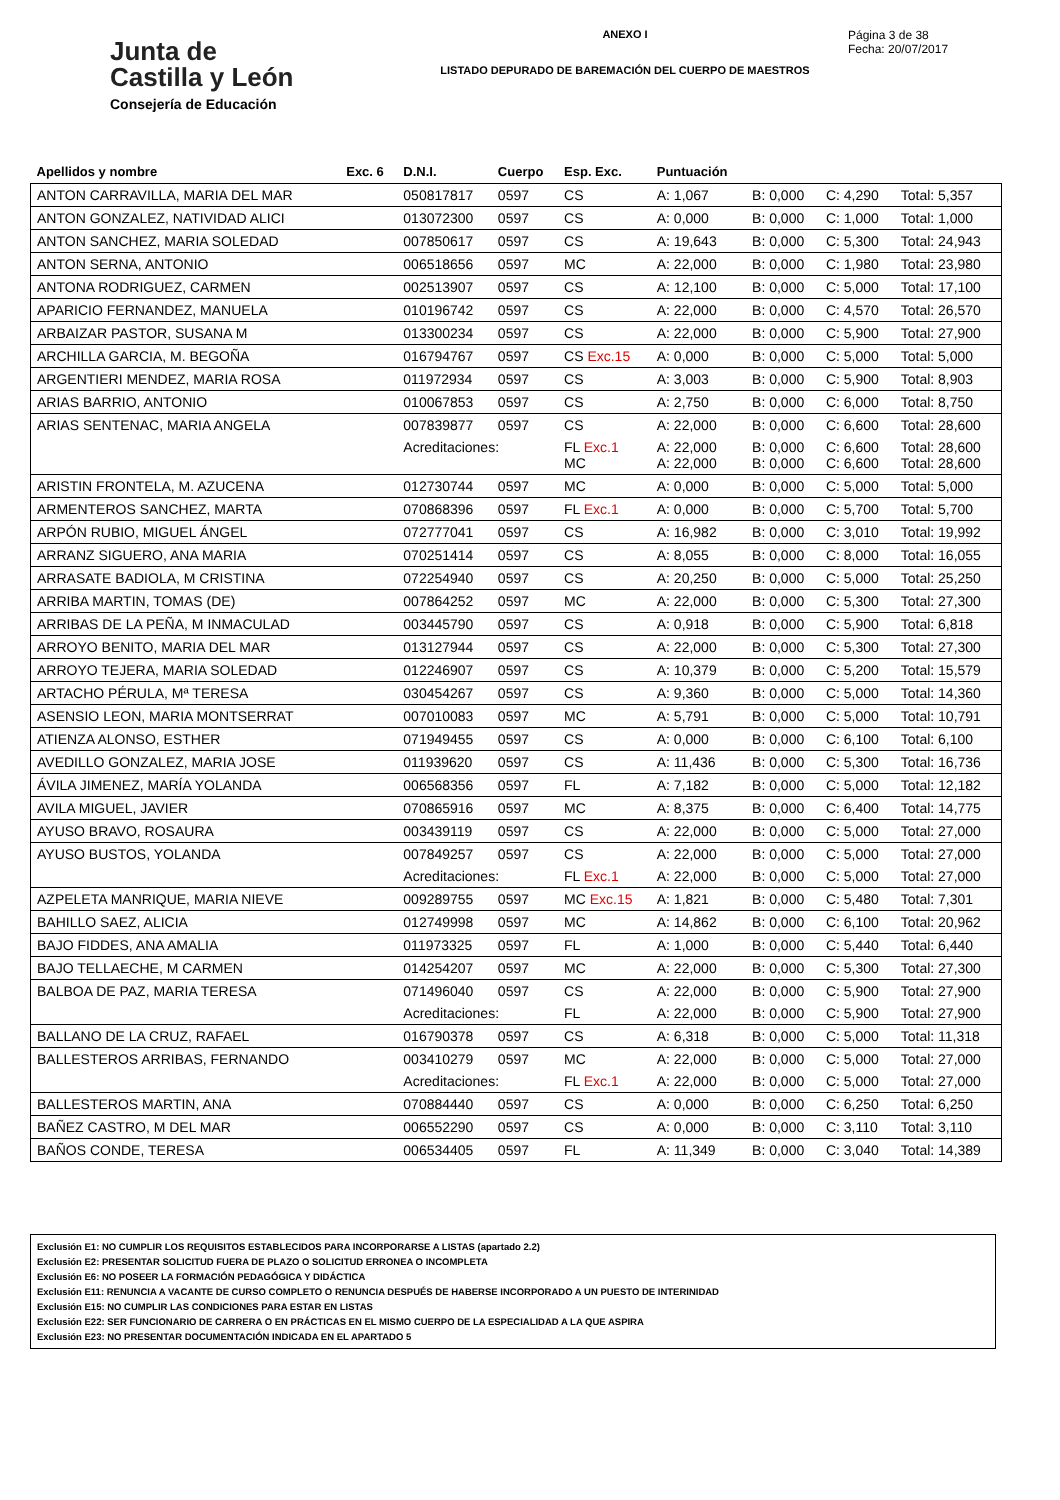Junta de
Castilla y León
Consejería de Educación
ANEXO I
LISTADO DEPURADO DE BAREMACIÓN DEL CUERPO DE MAESTROS
Página 3 de 38
Fecha: 20/07/2017
| Apellidos y nombre | Exc. 6 | D.N.I. | Cuerpo | Esp. Exc. | Puntuación | | | |
| --- | --- | --- | --- | --- | --- | --- | --- | --- |
| ANTON CARRAVILLA, MARIA DEL MAR | | 050817817 | 0597 | CS | A: 1,067 | B: 0,000 | C: 4,290 | Total: 5,357 |
| ANTON GONZALEZ, NATIVIDAD ALICI | | 013072300 | 0597 | CS | A: 0,000 | B: 0,000 | C: 1,000 | Total: 1,000 |
| ANTON SANCHEZ, MARIA SOLEDAD | | 007850617 | 0597 | CS | A: 19,643 | B: 0,000 | C: 5,300 | Total: 24,943 |
| ANTON SERNA, ANTONIO | | 006518656 | 0597 | MC | A: 22,000 | B: 0,000 | C: 1,980 | Total: 23,980 |
| ANTONA RODRIGUEZ, CARMEN | | 002513907 | 0597 | CS | A: 12,100 | B: 0,000 | C: 5,000 | Total: 17,100 |
| APARICIO FERNANDEZ, MANUELA | | 010196742 | 0597 | CS | A: 22,000 | B: 0,000 | C: 4,570 | Total: 26,570 |
| ARBAIZAR PASTOR, SUSANA M | | 013300234 | 0597 | CS | A: 22,000 | B: 0,000 | C: 5,900 | Total: 27,900 |
| ARCHILLA GARCIA, M. BEGOÑA | | 016794767 | 0597 | CS Exc.15 | A: 0,000 | B: 0,000 | C: 5,000 | Total: 5,000 |
| ARGENTIERI MENDEZ, MARIA ROSA | | 011972934 | 0597 | CS | A: 3,003 | B: 0,000 | C: 5,900 | Total: 8,903 |
| ARIAS BARRIO, ANTONIO | | 010067853 | 0597 | CS | A: 2,750 | B: 0,000 | C: 6,000 | Total: 8,750 |
| ARIAS SENTENAC, MARIA ANGELA | | 007839877 | 0597 | CS | A: 22,000 | B: 0,000 | C: 6,600 | Total: 28,600 |
| | | Acreditaciones: | | FL Exc.1 MC | A: 22,000 A: 22,000 | B: 0,000 B: 0,000 | C: 6,600 C: 6,600 | Total: 28,600 Total: 28,600 |
| ARISTIN FRONTELA, M. AZUCENA | | 012730744 | 0597 | MC | A: 0,000 | B: 0,000 | C: 5,000 | Total: 5,000 |
| ARMENTEROS SANCHEZ, MARTA | | 070868396 | 0597 | FL Exc.1 | A: 0,000 | B: 0,000 | C: 5,700 | Total: 5,700 |
| ARPÓN RUBIO, MIGUEL ÁNGEL | | 072777041 | 0597 | CS | A: 16,982 | B: 0,000 | C: 3,010 | Total: 19,992 |
| ARRANZ SIGUERO, ANA MARIA | | 070251414 | 0597 | CS | A: 8,055 | B: 0,000 | C: 8,000 | Total: 16,055 |
| ARRASATE BADIOLA, M CRISTINA | | 072254940 | 0597 | CS | A: 20,250 | B: 0,000 | C: 5,000 | Total: 25,250 |
| ARRIBA MARTIN, TOMAS (DE) | | 007864252 | 0597 | MC | A: 22,000 | B: 0,000 | C: 5,300 | Total: 27,300 |
| ARRIBAS DE LA PEÑA, M INMACULAD | | 003445790 | 0597 | CS | A: 0,918 | B: 0,000 | C: 5,900 | Total: 6,818 |
| ARROYO BENITO, MARIA DEL MAR | | 013127944 | 0597 | CS | A: 22,000 | B: 0,000 | C: 5,300 | Total: 27,300 |
| ARROYO TEJERA, MARIA SOLEDAD | | 012246907 | 0597 | CS | A: 10,379 | B: 0,000 | C: 5,200 | Total: 15,579 |
| ARTACHO PÉRULA, Mª TERESA | | 030454267 | 0597 | CS | A: 9,360 | B: 0,000 | C: 5,000 | Total: 14,360 |
| ASENSIO LEON, MARIA MONTSERRAT | | 007010083 | 0597 | MC | A: 5,791 | B: 0,000 | C: 5,000 | Total: 10,791 |
| ATIENZA ALONSO, ESTHER | | 071949455 | 0597 | CS | A: 0,000 | B: 0,000 | C: 6,100 | Total: 6,100 |
| AVEDILLO GONZALEZ, MARIA JOSE | | 011939620 | 0597 | CS | A: 11,436 | B: 0,000 | C: 5,300 | Total: 16,736 |
| ÁVILA JIMENEZ, MARÍA YOLANDA | | 006568356 | 0597 | FL | A: 7,182 | B: 0,000 | C: 5,000 | Total: 12,182 |
| AVILA MIGUEL, JAVIER | | 070865916 | 0597 | MC | A: 8,375 | B: 0,000 | C: 6,400 | Total: 14,775 |
| AYUSO BRAVO, ROSAURA | | 003439119 | 0597 | CS | A: 22,000 | B: 0,000 | C: 5,000 | Total: 27,000 |
| AYUSO BUSTOS, YOLANDA | | 007849257 | 0597 | CS | A: 22,000 | B: 0,000 | C: 5,000 | Total: 27,000 |
| | | Acreditaciones: | | FL Exc.1 | A: 22,000 | B: 0,000 | C: 5,000 | Total: 27,000 |
| AZPELETA MANRIQUE, MARIA NIEVE | | 009289755 | 0597 | MC Exc.15 | A: 1,821 | B: 0,000 | C: 5,480 | Total: 7,301 |
| BAHILLO SAEZ, ALICIA | | 012749998 | 0597 | MC | A: 14,862 | B: 0,000 | C: 6,100 | Total: 20,962 |
| BAJO FIDDES, ANA AMALIA | | 011973325 | 0597 | FL | A: 1,000 | B: 0,000 | C: 5,440 | Total: 6,440 |
| BAJO TELLAECHE, M CARMEN | | 014254207 | 0597 | MC | A: 22,000 | B: 0,000 | C: 5,300 | Total: 27,300 |
| BALBOA DE PAZ, MARIA TERESA | | 071496040 | 0597 | CS | A: 22,000 | B: 0,000 | C: 5,900 | Total: 27,900 |
| | | Acreditaciones: | | FL | A: 22,000 | B: 0,000 | C: 5,900 | Total: 27,900 |
| BALLANO DE LA CRUZ, RAFAEL | | 016790378 | 0597 | CS | A: 6,318 | B: 0,000 | C: 5,000 | Total: 11,318 |
| BALLESTEROS ARRIBAS, FERNANDO | | 003410279 | 0597 | MC | A: 22,000 | B: 0,000 | C: 5,000 | Total: 27,000 |
| | | Acreditaciones: | | FL Exc.1 | A: 22,000 | B: 0,000 | C: 5,000 | Total: 27,000 |
| BALLESTEROS MARTIN, ANA | | 070884440 | 0597 | CS | A: 0,000 | B: 0,000 | C: 6,250 | Total: 6,250 |
| BAÑEZ CASTRO, M DEL MAR | | 006552290 | 0597 | CS | A: 0,000 | B: 0,000 | C: 3,110 | Total: 3,110 |
| BAÑOS CONDE, TERESA | | 006534405 | 0597 | FL | A: 11,349 | B: 0,000 | C: 3,040 | Total: 14,389 |
Exclusión E1: NO CUMPLIR LOS REQUISITOS ESTABLECIDOS PARA INCORPORARSE A LISTAS (apartado 2.2)
Exclusión E2: PRESENTAR SOLICITUD FUERA DE PLAZO O SOLICITUD ERRONEA O INCOMPLETA
Exclusión E6: NO POSEER LA FORMACIÓN PEDAGÓGICA Y DIDÁCTICA
Exclusión E11: RENUNCIA A VACANTE DE CURSO COMPLETO O RENUNCIA DESPUÉS DE HABERSE INCORPORADO A UN PUESTO DE INTERINIDAD
Exclusión E15: NO CUMPLIR LAS CONDICIONES PARA ESTAR EN LISTAS
Exclusión E22: SER FUNCIONARIO DE CARRERA O EN PRÁCTICAS EN EL MISMO CUERPO DE LA ESPECIALIDAD A LA QUE ASPIRA
Exclusión E23: NO PRESENTAR DOCUMENTACIÓN INDICADA EN EL APARTADO 5